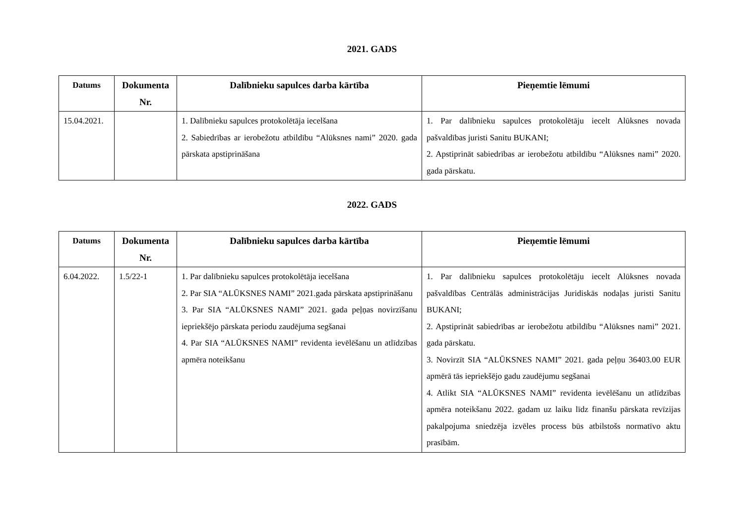2021. GADS
| Datums | Dokumenta Nr. | Dalībnieku sapulces darba kārtība | Pieņemtie lēmumi |
| --- | --- | --- | --- |
| 15.04.2021. | | 1. Dalībnieku sapulces protokolētāja iecelšana 2. Sabiedrības ar ierobežotu atbildību “Alūksnes nami” 2020. gada pārskata apstiprināšana | 1. Par dalībnieku sapulces protokolētāju iecelt Alūksnes novada pašvaldības juristi Sanitu BUKANI; 2. Apstiprināt sabiedrības ar ierobežotu atbildību “Alūksnes nami” 2020. gada pārskatu. |
2022. GADS
| Datums | Dokumenta Nr. | Dalībnieku sapulces darba kārtība | Pieņemtie lēmumi |
| --- | --- | --- | --- |
| 6.04.2022. | 1.5/22-1 | 1. Par dalībnieku sapulces protokolētāja iecelšana 2. Par SIA “ALŪKSNES NAMI” 2021.gada pārskata apstiprināšanu 3. Par SIA “ALŪKSNES NAMI” 2021. gada peļņas novirzīšanu iepriekšējo pārskata periodu zaudējuma segšanai 4. Par SIA “ALŪKSNES NAMI” revidenta ievēlēšanu un atlīdzības apmēra noteikšanu | 1. Par dalībnieku sapulces protokolētāju iecelt Alūksnes novada pašvaldības Centrālās administrācijas Juridiskās nodaļas juristi Sanitu BUKANI; 2. Apstiprināt sabiedrības ar ierobežotu atbildību “Alūksnes nami” 2021. gada pārskatu. 3. Novirzīt SIA “ALŪKSNES NAMI” 2021. gada peļņu 36403.00 EUR apmērā tās iepriekšējo gadu zaudējumu segšanai 4. Atlikt SIA “ALŪKSNES NAMI” revidenta ievēlēšanu un atlīdzības apmēra noteikšanu 2022. gadam uz laiku līdz finanšu pārskata revīzijas pakalpojuma sniedzēja izvēles process būs atbilstošs normatīvo aktu prasībām. |